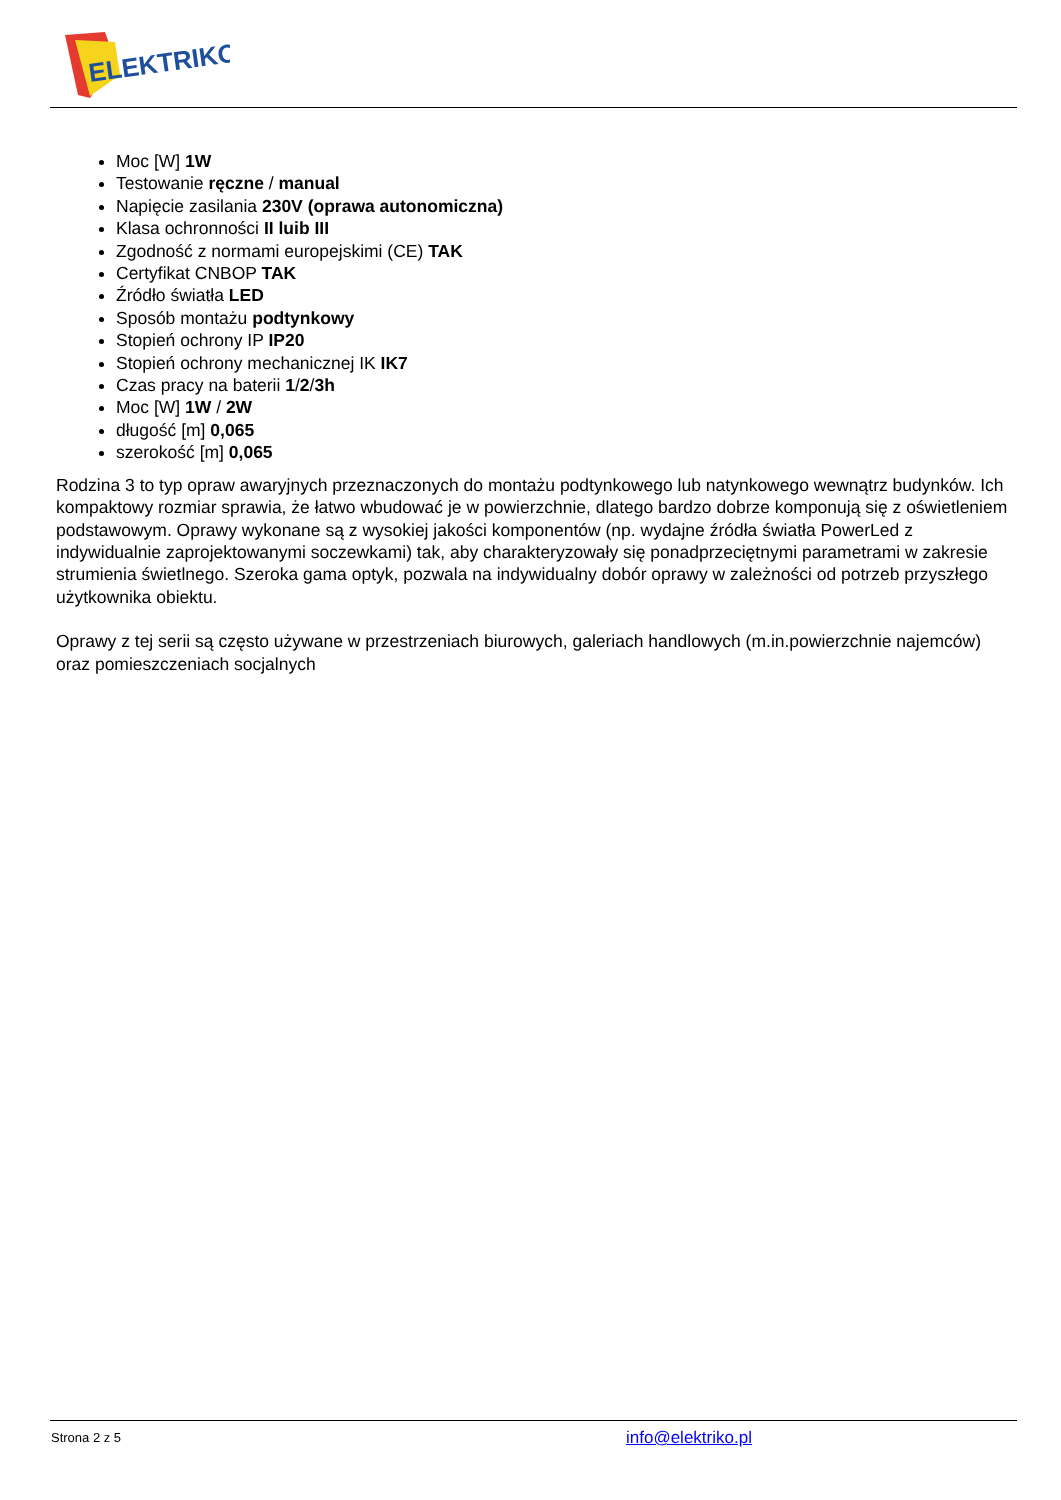ELEKTRIKO
Moc [W] 1W
Testowanie ręczne / manual
Napięcie zasilania 230V (oprawa autonomiczna)
Klasa ochronności II luib III
Zgodność z normami europejskimi (CE) TAK
Certyfikat CNBOP TAK
Źródło światła LED
Sposób montażu podtynkowy
Stopień ochrony IP IP20
Stopień ochrony mechanicznej IK IK7
Czas pracy na baterii 1/2/3h
Moc [W] 1W / 2W
długość [m] 0,065
szerokość [m] 0,065
Rodzina 3 to typ opraw awaryjnych przeznaczonych do montażu podtynkowego lub natynkowego wewnątrz budynków. Ich kompaktowy rozmiar sprawia, że łatwo wbudować je w powierzchnie, dlatego bardzo dobrze komponują się z oświetleniem podstawowym. Oprawy wykonane są z wysokiej jakości komponentów (np. wydajne źródła światła PowerLed z indywidualnie zaprojektowanymi soczewkami) tak, aby charakteryzowały się ponadprzeciętnymi parametrami w zakresie strumienia świetlnego. Szeroka gama optyk, pozwala na indywidualny dobór oprawy w zależności od potrzeb przyszłego użytkownika obiektu.
Oprawy z tej serii są często używane w przestrzeniach biurowych, galeriach handlowych (m.in.powierzchnie najemców) oraz pomieszczeniach socjalnych
Strona 2 z 5 info@elektriko.pl